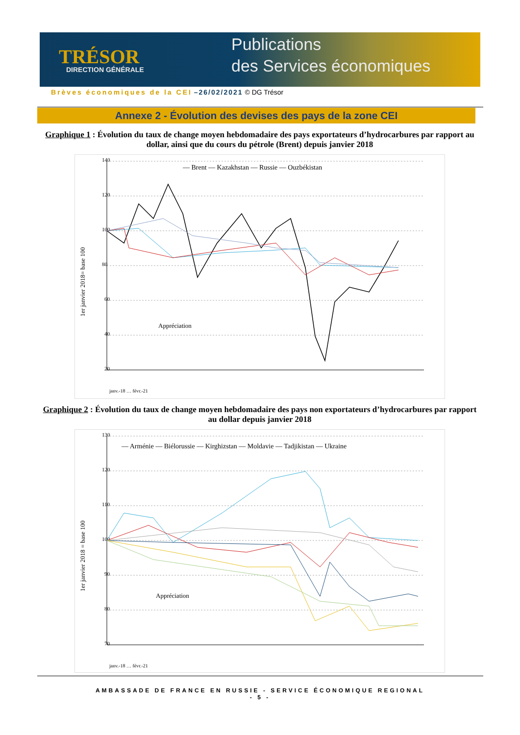TRÉSOR
DIRECTION GÉNÉRALE
Publications
des Services économiques
Brèves économiques de la CEI –26/02/2021 © DG Trésor
Annexe 2 - Évolution des devises des pays de la zone CEI
Graphique 1 : Évolution du taux de change moyen hebdomadaire des pays exportateurs d’hydrocarbures par rapport au dollar, ainsi que du cours du pétrole (Brent) depuis janvier 2018
1er janvier 2018= base 100
140
120
100
80
60
40
20
— Brent — Kazakhstan — Russie — Ouzbékistan
Appréciation
janv.-18 … févr.-21
Graphique 2 : Évolution du taux de change moyen hebdomadaire des pays non exportateurs d’hydrocarbures par rapport au dollar depuis janvier 2018
1er janvier 2018 = base 100
130
120
110
100
90
80
70
— Arménie — Biélorussie — Kirghizstan — Moldavie — Tadjikistan — Ukraine
Appréciation
janv.-18 … févr.-21
AMBASSADE DE FRANCE EN RUSSIE - SERVICE ÉCONOMIQUE REGIONAL
- 5 -